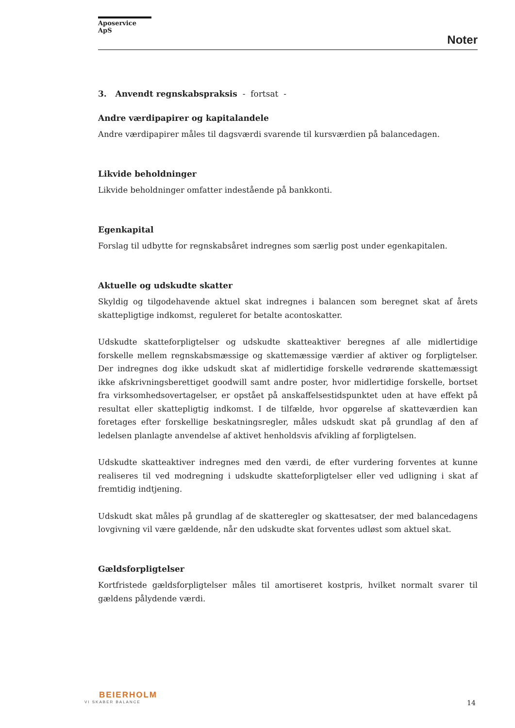Aposervice ApS
Noter
3. Anvendt regnskabspraksis - fortsat -
Andre værdipapirer og kapitalandele
Andre værdipapirer måles til dagsværdi svarende til kursværdien på balancedagen.
Likvide beholdninger
Likvide beholdninger omfatter indestående på bankkonti.
Egenkapital
Forslag til udbytte for regnskabsåret indregnes som særlig post under egenkapitalen.
Aktuelle og udskudte skatter
Skyldig og tilgodehavende aktuel skat indregnes i balancen som beregnet skat af årets skattepligtige indkomst, reguleret for betalte acontoskatter.
Udskudte skatteforpligtelser og udskudte skatteaktiver beregnes af alle midlertidige forskelle mellem regnskabsmæssige og skattemæssige værdier af aktiver og forpligtelser. Der indregnes dog ikke udskudt skat af midlertidige forskelle vedrørende skattemæssigt ikke afskrivningsberettiget goodwill samt andre poster, hvor midlertidige forskelle, bortset fra virksomhedsovertagelser, er opstået på anskaffelsestidspunktet uden at have effekt på resultat eller skattepligtig indkomst. I de tilfælde, hvor opgørelse af skatteværdien kan foretages efter forskellige beskatningsregler, måles udskudt skat på grundlag af den af ledelsen planlagte anvendelse af aktivet henholdsvis afvikling af forpligtelsen.
Udskudte skatteaktiver indregnes med den værdi, de efter vurdering forventes at kunne realiseres til ved modregning i udskudte skatteforpligtelser eller ved udligning i skat af fremtidig indtjening.
Udskudt skat måles på grundlag af de skatteregler og skattesatser, der med balancedagens lovgivning vil være gældende, når den udskudte skat forventes udløst som aktuel skat.
Gældsforpligtelser
Kortfristede gældsforpligtelser måles til amortiseret kostpris, hvilket normalt svarer til gældens pålydende værdi.
BEIERHOLM
VI SKABER BALANCE
14